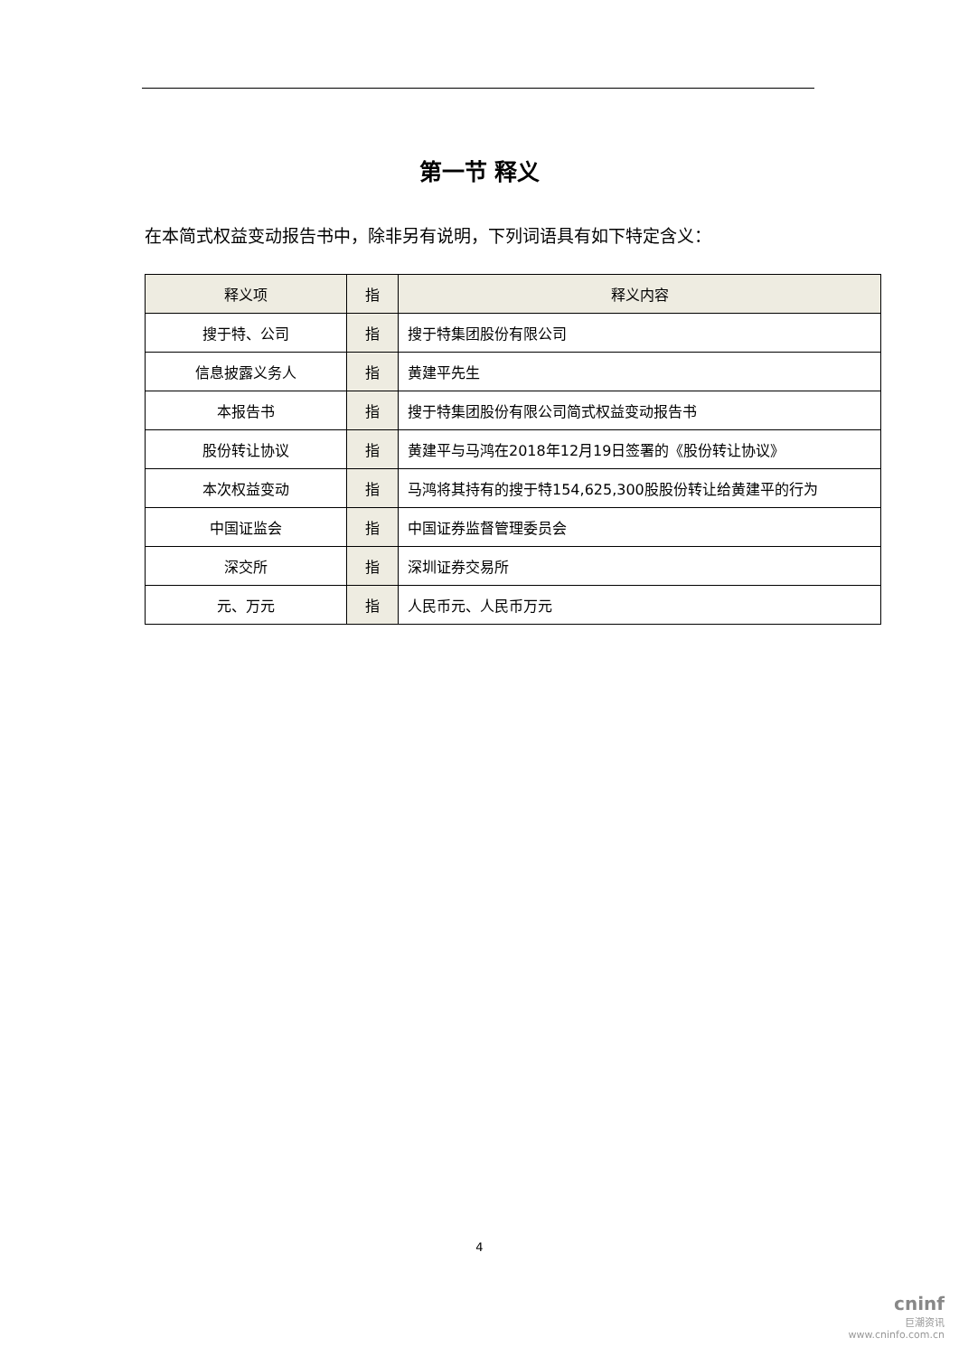第一节 释义
在本简式权益变动报告书中，除非另有说明，下列词语具有如下特定含义：
| 释义项 | 指 | 释义内容 |
| --- | --- | --- |
| 搜于特、公司 | 指 | 搜于特集团股份有限公司 |
| 信息披露义务人 | 指 | 黄建平先生 |
| 本报告书 | 指 | 搜于特集团股份有限公司简式权益变动报告书 |
| 股份转让协议 | 指 | 黄建平与马鸿在2018年12月19日签署的《股份转让协议》 |
| 本次权益变动 | 指 | 马鸿将其持有的搜于特154,625,300股股份转让给黄建平的行为 |
| 中国证监会 | 指 | 中国证券监督管理委员会 |
| 深交所 | 指 | 深圳证券交易所 |
| 元、万元 | 指 | 人民币元、人民币万元 |
4
cninf
巨潮资讯
www.cninfo.com.cn